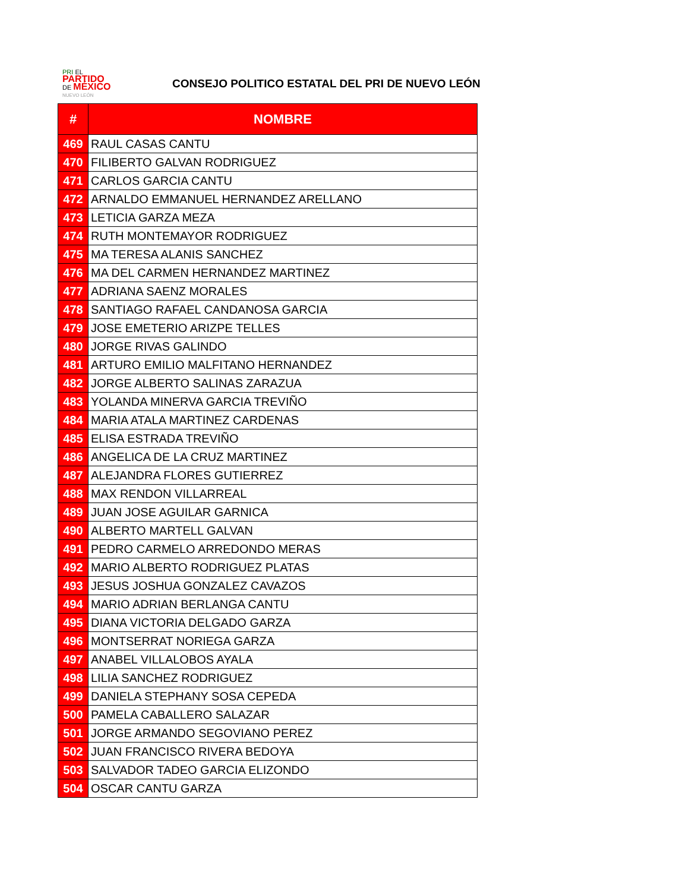PRI EL
PARTIDO
DE MÉXICO
NUEVO LEÓN
CONSEJO POLITICO ESTATAL DEL PRI DE NUEVO LEÓN
| # | NOMBRE |
| --- | --- |
| 469 | RAUL CASAS CANTU |
| 470 | FILIBERTO GALVAN RODRIGUEZ |
| 471 | CARLOS GARCIA CANTU |
| 472 | ARNALDO EMMANUEL HERNANDEZ ARELLANO |
| 473 | LETICIA GARZA MEZA |
| 474 | RUTH MONTEMAYOR RODRIGUEZ |
| 475 | MA TERESA ALANIS SANCHEZ |
| 476 | MA DEL CARMEN HERNANDEZ MARTINEZ |
| 477 | ADRIANA SAENZ MORALES |
| 478 | SANTIAGO RAFAEL CANDANOSA GARCIA |
| 479 | JOSE EMETERIO ARIZPE TELLES |
| 480 | JORGE RIVAS GALINDO |
| 481 | ARTURO EMILIO MALFITANO HERNANDEZ |
| 482 | JORGE ALBERTO SALINAS ZARAZUA |
| 483 | YOLANDA MINERVA GARCIA TREVIÑO |
| 484 | MARIA ATALA MARTINEZ CARDENAS |
| 485 | ELISA ESTRADA TREVIÑO |
| 486 | ANGELICA DE LA CRUZ MARTINEZ |
| 487 | ALEJANDRA FLORES GUTIERREZ |
| 488 | MAX RENDON VILLARREAL |
| 489 | JUAN JOSE AGUILAR GARNICA |
| 490 | ALBERTO MARTELL GALVAN |
| 491 | PEDRO CARMELO ARREDONDO MERAS |
| 492 | MARIO ALBERTO RODRIGUEZ PLATAS |
| 493 | JESUS JOSHUA GONZALEZ CAVAZOS |
| 494 | MARIO ADRIAN BERLANGA CANTU |
| 495 | DIANA VICTORIA DELGADO GARZA |
| 496 | MONTSERRAT NORIEGA GARZA |
| 497 | ANABEL VILLALOBOS AYALA |
| 498 | LILIA SANCHEZ RODRIGUEZ |
| 499 | DANIELA STEPHANY SOSA CEPEDA |
| 500 | PAMELA CABALLERO SALAZAR |
| 501 | JORGE ARMANDO SEGOVIANO PEREZ |
| 502 | JUAN FRANCISCO RIVERA BEDOYA |
| 503 | SALVADOR TADEO GARCIA ELIZONDO |
| 504 | OSCAR CANTU GARZA |